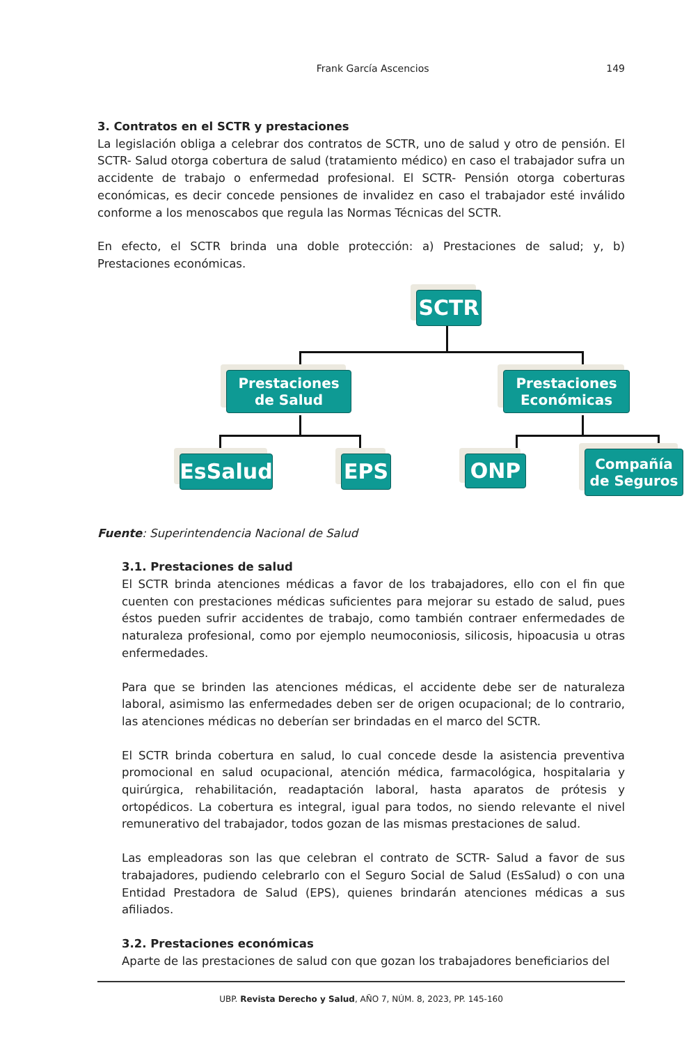Frank García Ascencios 149
3. Contratos en el SCTR y prestaciones
La legislación obliga a celebrar dos contratos de SCTR, uno de salud y otro de pensión. El SCTR- Salud otorga cobertura de salud (tratamiento médico) en caso el trabajador sufra un accidente de trabajo o enfermedad profesional. El SCTR- Pensión otorga coberturas económicas, es decir concede pensiones de invalidez en caso el trabajador esté inválido conforme a los menoscabos que regula las Normas Técnicas del SCTR.
En efecto, el SCTR brinda una doble protección: a) Prestaciones de salud; y, b) Prestaciones económicas.
SCTR
Prestaciones
de Salud
Prestaciones
Económicas
EsSalud EPS ONP
Compañía
de Seguros
Fuente: Superintendencia Nacional de Salud
3.1. Prestaciones de salud
El SCTR brinda atenciones médicas a favor de los trabajadores, ello con el fin que cuenten con prestaciones médicas suficientes para mejorar su estado de salud, pues éstos pueden sufrir accidentes de trabajo, como también contraer enfermedades de naturaleza profesional, como por ejemplo neumoconiosis, silicosis, hipoacusia u otras enfermedades.
Para que se brinden las atenciones médicas, el accidente debe ser de naturaleza laboral, asimismo las enfermedades deben ser de origen ocupacional; de lo contrario, las atenciones médicas no deberían ser brindadas en el marco del SCTR.
El SCTR brinda cobertura en salud, lo cual concede desde la asistencia preventiva promocional en salud ocupacional, atención médica, farmacológica, hospitalaria y quirúrgica, rehabilitación, readaptación laboral, hasta aparatos de prótesis y ortopédicos. La cobertura es integral, igual para todos, no siendo relevante el nivel remunerativo del trabajador, todos gozan de las mismas prestaciones de salud.
Las empleadoras son las que celebran el contrato de SCTR- Salud a favor de sus trabajadores, pudiendo celebrarlo con el Seguro Social de Salud (EsSalud) o con una Entidad Prestadora de Salud (EPS), quienes brindarán atenciones médicas a sus afiliados.
3.2. Prestaciones económicas
Aparte de las prestaciones de salud con que gozan los trabajadores beneficiarios del
UBP. Revista Derecho y Salud, AÑO 7, NÚM. 8, 2023, PP. 145-160